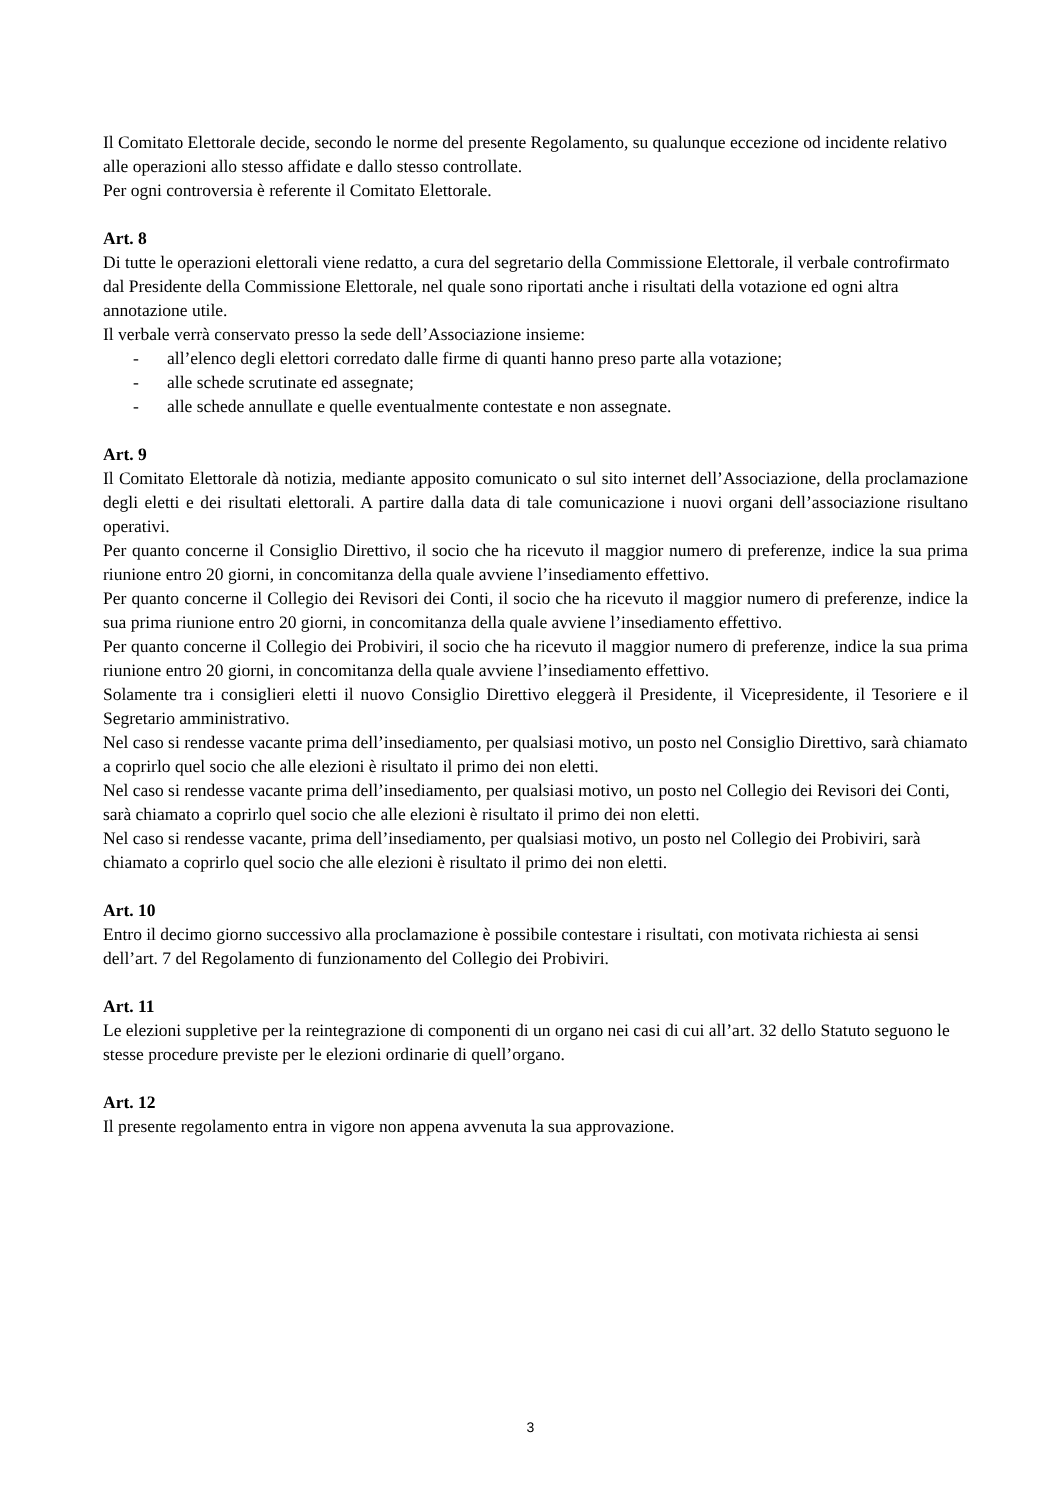Il Comitato Elettorale decide, secondo le norme del presente Regolamento, su qualunque eccezione od incidente relativo alle operazioni allo stesso affidate e dallo stesso controllate.
Per ogni controversia è referente il Comitato Elettorale.
Art. 8
Di tutte le operazioni elettorali viene redatto, a cura del segretario della Commissione Elettorale, il verbale controfirmato dal Presidente della Commissione Elettorale, nel quale sono riportati anche i risultati della votazione ed ogni altra annotazione utile.
Il verbale verrà conservato presso la sede dell’Associazione insieme:
- all’elenco degli elettori corredato dalle firme di quanti hanno preso parte alla votazione;
- alle schede scrutinate ed assegnate;
- alle schede annullate e quelle eventualmente contestate e non assegnate.
Art. 9
Il Comitato Elettorale dà notizia, mediante apposito comunicato o sul sito internet dell’Associazione, della proclamazione degli eletti e dei risultati elettorali. A partire dalla data di tale comunicazione i nuovi organi dell’associazione risultano operativi.
Per quanto concerne il Consiglio Direttivo, il socio che ha ricevuto il maggior numero di preferenze, indice la sua prima riunione entro 20 giorni, in concomitanza della quale avviene l’insediamento effettivo.
Per quanto concerne il Collegio dei Revisori dei Conti, il socio che ha ricevuto il maggior numero di preferenze, indice la sua prima riunione entro 20 giorni, in concomitanza della quale avviene l’insediamento effettivo.
Per quanto concerne il Collegio dei Probiviri, il socio che ha ricevuto il maggior numero di preferenze, indice la sua prima riunione entro 20 giorni, in concomitanza della quale avviene l’insediamento effettivo.
Solamente tra i consiglieri eletti il nuovo Consiglio Direttivo eleggerà il Presidente, il Vicepresidente, il Tesoriere e il Segretario amministrativo.
Nel caso si rendesse vacante prima dell’insediamento, per qualsiasi motivo, un posto nel Consiglio Direttivo, sarà chiamato a coprirlo quel socio che alle elezioni è risultato il primo dei non eletti.
Nel caso si rendesse vacante prima dell’insediamento, per qualsiasi motivo, un posto nel Collegio dei Revisori dei Conti, sarà chiamato a coprirlo quel socio che alle elezioni è risultato il primo dei non eletti.
Nel caso si rendesse vacante, prima dell’insediamento, per qualsiasi motivo, un posto nel Collegio dei Probiviri, sarà chiamato a coprirlo quel socio che alle elezioni è risultato il primo dei non eletti.
Art. 10
Entro il decimo giorno successivo alla proclamazione è possibile contestare i risultati, con motivata richiesta ai sensi dell’art. 7 del Regolamento di funzionamento del Collegio dei Probiviri.
Art. 11
Le elezioni suppletive per la reintegrazione di componenti di un organo nei casi di cui all’art. 32 dello Statuto seguono le stesse procedure previste per le elezioni ordinarie di quell’organo.
Art. 12
Il presente regolamento entra in vigore non appena avvenuta la sua approvazione.
3